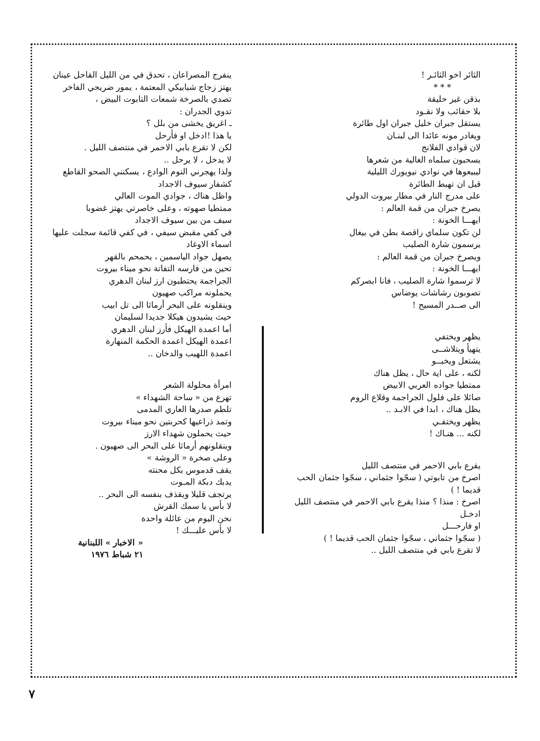الثائر اخو الثائـر !
* * *
بذقن غير حليقة
بلا حقائب ولا نقـود
يستقل جبران خليل جبران اول طائرة
ويغادر مونه عائدا الى لبنـان
لان قوادي الفلانج
يسحبون سلماه الغالية من شعرها
ليبيعوها في نوادي نيويورك الليلية
قبل ان تهبط الطائرة
على مدرج النار في مطار بيروت الدولي
يصرخ جبران من قمة العالم :
ايهـــا الخونة :
لن تكون سلماي راقصة بطن في بيغال
يرسمون شارة الصليب
ويصرخ جبران من قمة العالم :
ايهـــا الخونة :
لا ترسموا شارة الصليب ، فانا ابصركم
تصوبون رشاشات يوضاس
الى صــدر المسيح !
يظهر ويختفي
يتهيأ ويتلاشــى
يشتعل ويخبــو
لكنه ، على اية حال ، يظل هناك
ممتطيا جواده العربي الابيض
صائلا على فلول الجراجمة وقلاع الروم
يظل هناك ، ابدا في الابـد ..
يظهر ويختفـي
لكنه ... هنـاك !
يقرع بابي الاحمر في منتصف الليل
اصرخ من تابوتي ( سجّوا جثماني ، سجّوا جثمان الحب قديما ! )
اصرخ : منذا ؟ منذا يقرع بابي الاحمر في منتصف الليل
ادخـل
او فارحـــل
( سجّوا جثماني ، سجّوا جثمان الحب قديما ! )
لا تقرع بابي في منتصف الليل ..
ينفرج المصراعان ، تحدق في من الليل القاحل عينان
يهتز زجاج شبابيكي المعتمة ، يمور ضريحي الفاخر
تصدي بالصرخة شمعات التابوت البيض ،
تدوي الجدران :
ـ اغريق يخشى من بلل ؟
يا هذا !ادخل او فأرحل
لكن لا تقرع بابي الاحمر في منتصف الليل .
لا يدخل ، لا يرحل ..
ولذا يهجرني النوم الوادع ، يسكنني الصحو القاطع
كشفار سيوف الاجداد
واظل هناك ، جوادي الموت العالي
ممتطيا صهوته ، وعلى خاصرتي يهتز غضوبا
سيف من بين سيوف الاجداد
في كفي مقبض سيفي ، في كفي قائمة سجلت عليها اسماء الاوغاد
يصهل جواد الياسمين ، يحمحم بالقهر
تحين من فارسه التفاتة نحو ميناء بيروت
الجراجمة يحتطبون ارز لبنان الدهري
يحملونه مراكب صهيون
وينقلونه على البحر أرماثا الى تل ابيب
حيث يشيدون هيكلا جديدا لسليمان
أما اعمدة الهيكل فأرز لبنان الدهري
اعمدة الهيكل اعمدة الحكمة المنهارة
اعمدة اللهيب والدخان ..
امرأة محلولة الشعر
تهرع من « ساحة الشهداء »
تلطم صدرها العاري المدمى
وتمد ذراعيها كحربتين نحو ميناء بيروت
حيث يحملون شهداء الارز
وينقلونهم أرماثا على البحر الى صهيون .
وعلى صخرة « الروشة »
يقف قدموس بكل محنته
يدبك دبكة المـوت
يرتجف قليلا ويقذف بنفسه الى البحر ..
لا بأس يا سمك القرش
نحن اليوم من عائلة واحدة
لا بأس عليـــك !
« الاخبار » اللبنانية
٢١ شباط ١٩٧٦
٧